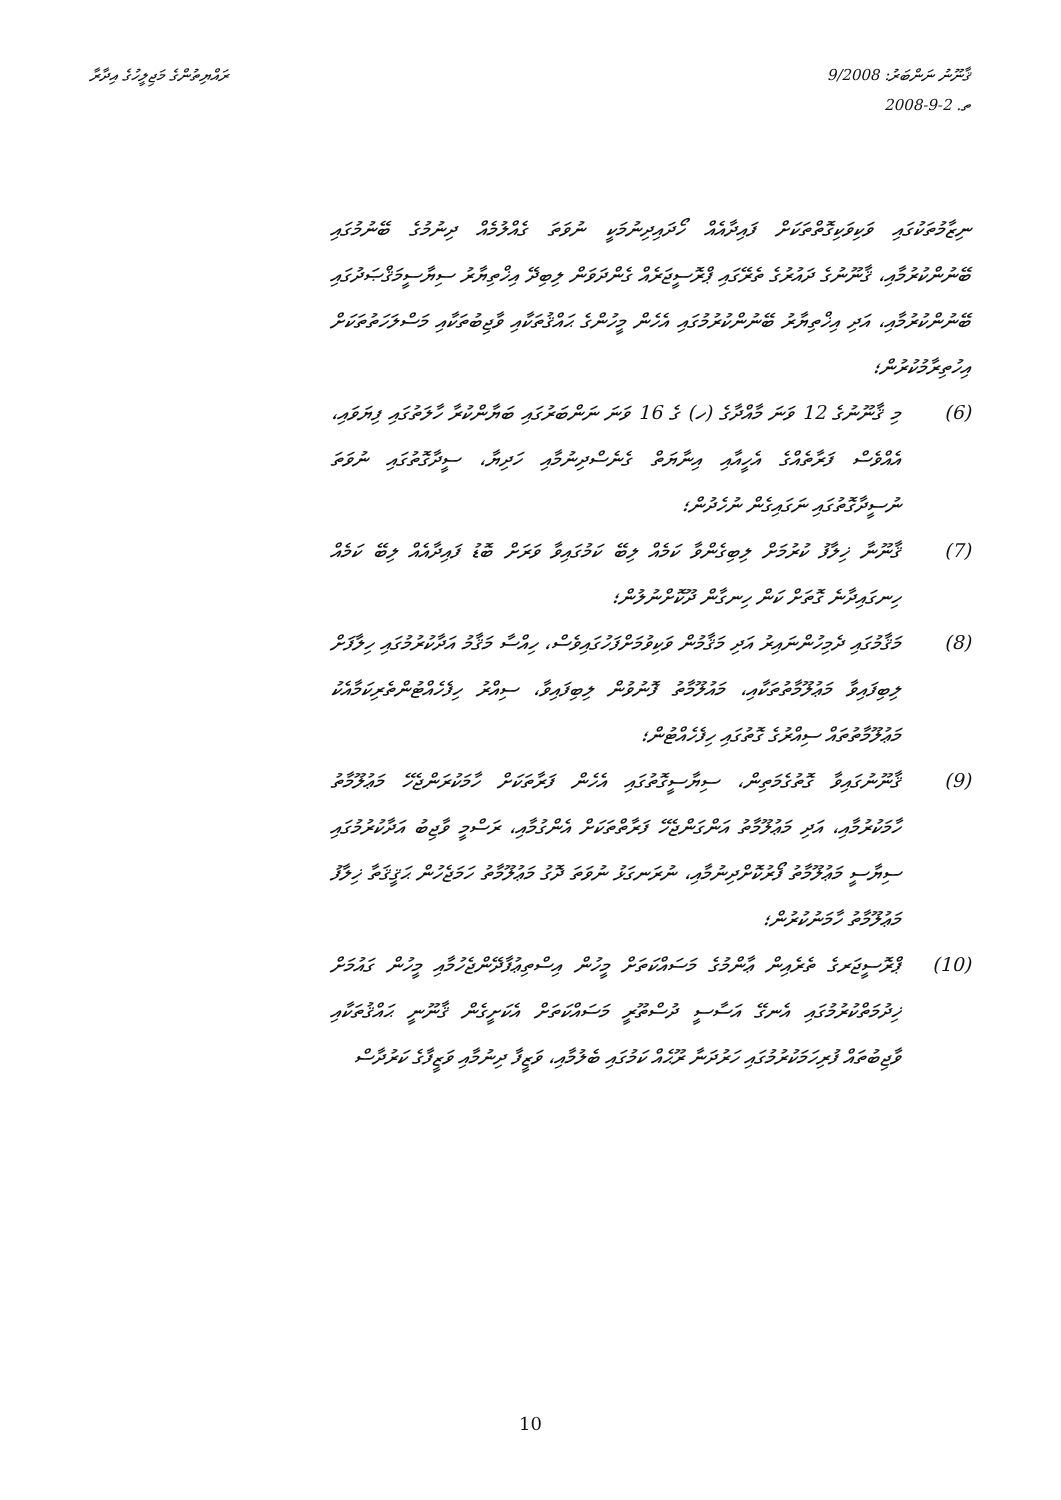ރައްޔިތުންގެ މަޖިލީހުގެ އިދާރާ ޤާނޫނު ނަންބަރު: 9/2008
ތ. 2-9-2008
ނިޒާމުތަކުގައި ވަކިވަކިގޮތްތަކަށް ފައިދާއެއް ހޯދައިދިނުމަކީ ނުވަތަ ގެއްލުމެއް ދިނުމުގެ ބޭނުމުގައި ބޭނުންކުރުމާއި، ޤާނޫނުގެ ދައުރުގެ ތެރޭގައި ޕްރޮސީޖަރެއް ގެންދަވަން ލިބިދޭ އިޚްތިޔާރު ސިޔާސީމަޤްޞަދުގައި ބޭނުންކުރުމާއި، އަދި އިޚްތިޔާރު ބޭނުންކުރުމުގައި އެހެން މީހުންގެ ޙައްޤުތަކާއި ވާޖިބުތަކާއި މަސްލަހަތުތަކަށް އިހުތިރާމުކުރުން؛
(6) މި ޤާނޫނުގެ 12 ވަނަ މާއްދާގެ (ހ) ގެ 16 ވަނަ ނަންބަރުގައި ބަޔާންކުރާ ހާލަތުގައި ފިޔަވައި، އެއްވެސް ފަރާތެއްގެ އެހީއާއި އިނާޔަތް ގެނެސްދިނުމާއި ހަދިޔާ، ސީދާގޮތުގައި ނުވަތަ ނުސީދާގޮތުގައި ނަގައިގެން ނުހެދުން؛
(7) ޤާނޫނާ ޚިލާފު ކުރުމަށް ލިބިގެންވާ ކަމެއް ލިބޭ ކަމުގައިވާ ވަރަށް ބޮޑު ފައިދާއެއް ލިބޭ ކަމެއް ހިނގައިދާނެ ގޮތަށް ކަން ހިނގާން ދޫކޮށްނުލުން؛
(8) މަޤާމުގައި ދެމިހުންނައިރު އަދި މަޤާމުން ވަކިވުމަށްފަހުގައިވެސް، ހިއްސާ މަޤާމު އަދާކުރުމުގައި ހިލާފަށް ލިބިފައިވާ މަޢުލޫމާތުތަކާއި، މައުލޫމާތު ފޮނުވުން ލިބިފައިވާ، ސިއްރު ހިފެހެއްޓުންތެރިކަމާއެކު މަޢުލޫމާތުތައް ސިއްރުގެ ގޮތުގައި ހިފެހެއްޓުން؛
(9) ޤާނޫނުގައިވާ ގޮތުގެމަތިން، ސިޔާސީގޮތުގައި އެހެން ފަރާތަކަށް ހާމަކުރަންޖެހޭ މަޢުލޫމާތު ހާމަކުރުމާއި، އަދި މަޢުލޫމާތު އަންގަންޖެހޭ ފަރާތްތަކަށް އެންގުމާއި، ރަސްމީ ވާޖިބު އަދާކުރުމުގައި ސިޔާސީ މަޢުލޫމާތު ފޯރުކޮށްދިނުމާއި، ނުރަނގަޅު ނުވަތަ ދޮގު މަޢުލޫމާތު ހަމަޖެހުން ޙަޤީޤަތާ ޚިލާފު މަޢުލޫމާތު ހާމަނުކުރުން؛
(10) ޕްރޮސީޖަރގެ ތެރެއިން ޢާންމުގެ މަސައްކަތަށް މީހުން އިސްތިޢުފާދޭންޖެހުމާއި މީހުން ގައުމަށް ޚިދުމަތްކުރުމުގައި އެނގޭ އަސާސީ ދުސްތޫރީ މަސައްކަތަށް އެކަށީގެން ޤާނޫނީ ޙައްޤުތަކާއި ވާޖިބުތައް ފުރިހަމަކުރުމުގައި ހަރުދަނާ ރޫޙެއް ކަމުގައި ބެލުމާއި، ވަޒީފާ ދިނުމާއި ވަޒީފާގެ ކަރުދާސް
10